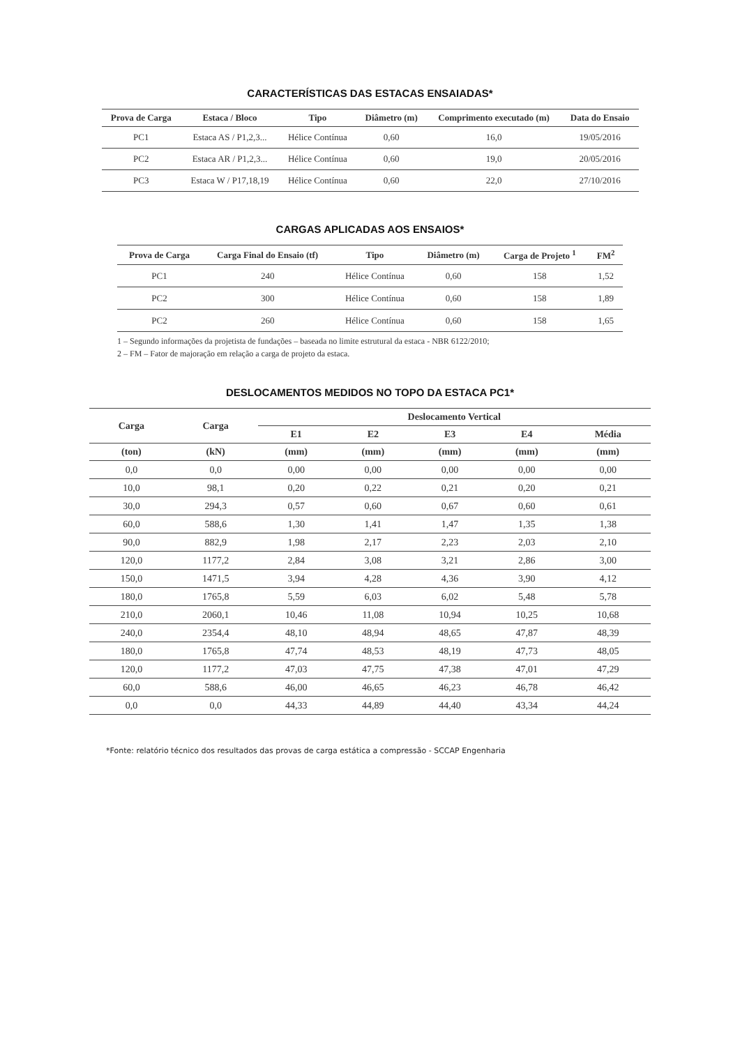CARACTERÍSTICAS DAS ESTACAS ENSAIADAS*
| Prova de Carga | Estaca / Bloco | Tipo | Diâmetro (m) | Comprimento executado (m) | Data do Ensaio |
| --- | --- | --- | --- | --- | --- |
| PC1 | Estaca AS / P1,2,3... | Hélice Contínua | 0,60 | 16,0 | 19/05/2016 |
| PC2 | Estaca AR / P1,2,3... | Hélice Contínua | 0,60 | 19,0 | 20/05/2016 |
| PC3 | Estaca W / P17,18,19 | Hélice Contínua | 0,60 | 22,0 | 27/10/2016 |
CARGAS APLICADAS AOS ENSAIOS*
| Prova de Carga | Carga Final do Ensaio (tf) | Tipo | Diâmetro (m) | Carga de Projeto <sup>1</sup> | FM<sup>2</sup> |
| --- | --- | --- | --- | --- | --- |
| PC1 | 240 | Hélice Contínua | 0,60 | 158 | 1,52 |
| PC2 | 300 | Hélice Contínua | 0,60 | 158 | 1,89 |
| PC2 | 260 | Hélice Contínua | 0,60 | 158 | 1,65 |
1 – Segundo informações da projetista de fundações – baseada no limite estrutural da estaca - NBR 6122/2010;
2 – FM – Fator de majoração em relação a carga de projeto da estaca.
DESLOCAMENTOS MEDIDOS NO TOPO DA ESTACA PC1*
| Carga | Carga | Deslocamento Vertical | | | | |
| --- | --- | --- | --- | --- | --- | --- |
| | | E1 | E2 | E3 | E4 | Média |
| (ton) | (kN) | (mm) | (mm) | (mm) | (mm) | (mm) |
| 0,0 | 0,0 | 0,00 | 0,00 | 0,00 | 0,00 | 0,00 |
| 10,0 | 98,1 | 0,20 | 0,22 | 0,21 | 0,20 | 0,21 |
| 30,0 | 294,3 | 0,57 | 0,60 | 0,67 | 0,60 | 0,61 |
| 60,0 | 588,6 | 1,30 | 1,41 | 1,47 | 1,35 | 1,38 |
| 90,0 | 882,9 | 1,98 | 2,17 | 2,23 | 2,03 | 2,10 |
| 120,0 | 1177,2 | 2,84 | 3,08 | 3,21 | 2,86 | 3,00 |
| 150,0 | 1471,5 | 3,94 | 4,28 | 4,36 | 3,90 | 4,12 |
| 180,0 | 1765,8 | 5,59 | 6,03 | 6,02 | 5,48 | 5,78 |
| 210,0 | 2060,1 | 10,46 | 11,08 | 10,94 | 10,25 | 10,68 |
| 240,0 | 2354,4 | 48,10 | 48,94 | 48,65 | 47,87 | 48,39 |
| 180,0 | 1765,8 | 47,74 | 48,53 | 48,19 | 47,73 | 48,05 |
| 120,0 | 1177,2 | 47,03 | 47,75 | 47,38 | 47,01 | 47,29 |
| 60,0 | 588,6 | 46,00 | 46,65 | 46,23 | 46,78 | 46,42 |
| 0,0 | 0,0 | 44,33 | 44,89 | 44,40 | 43,34 | 44,24 |
*Fonte: relatório técnico dos resultados das provas de carga estática a compressão - SCCAP Engenharia